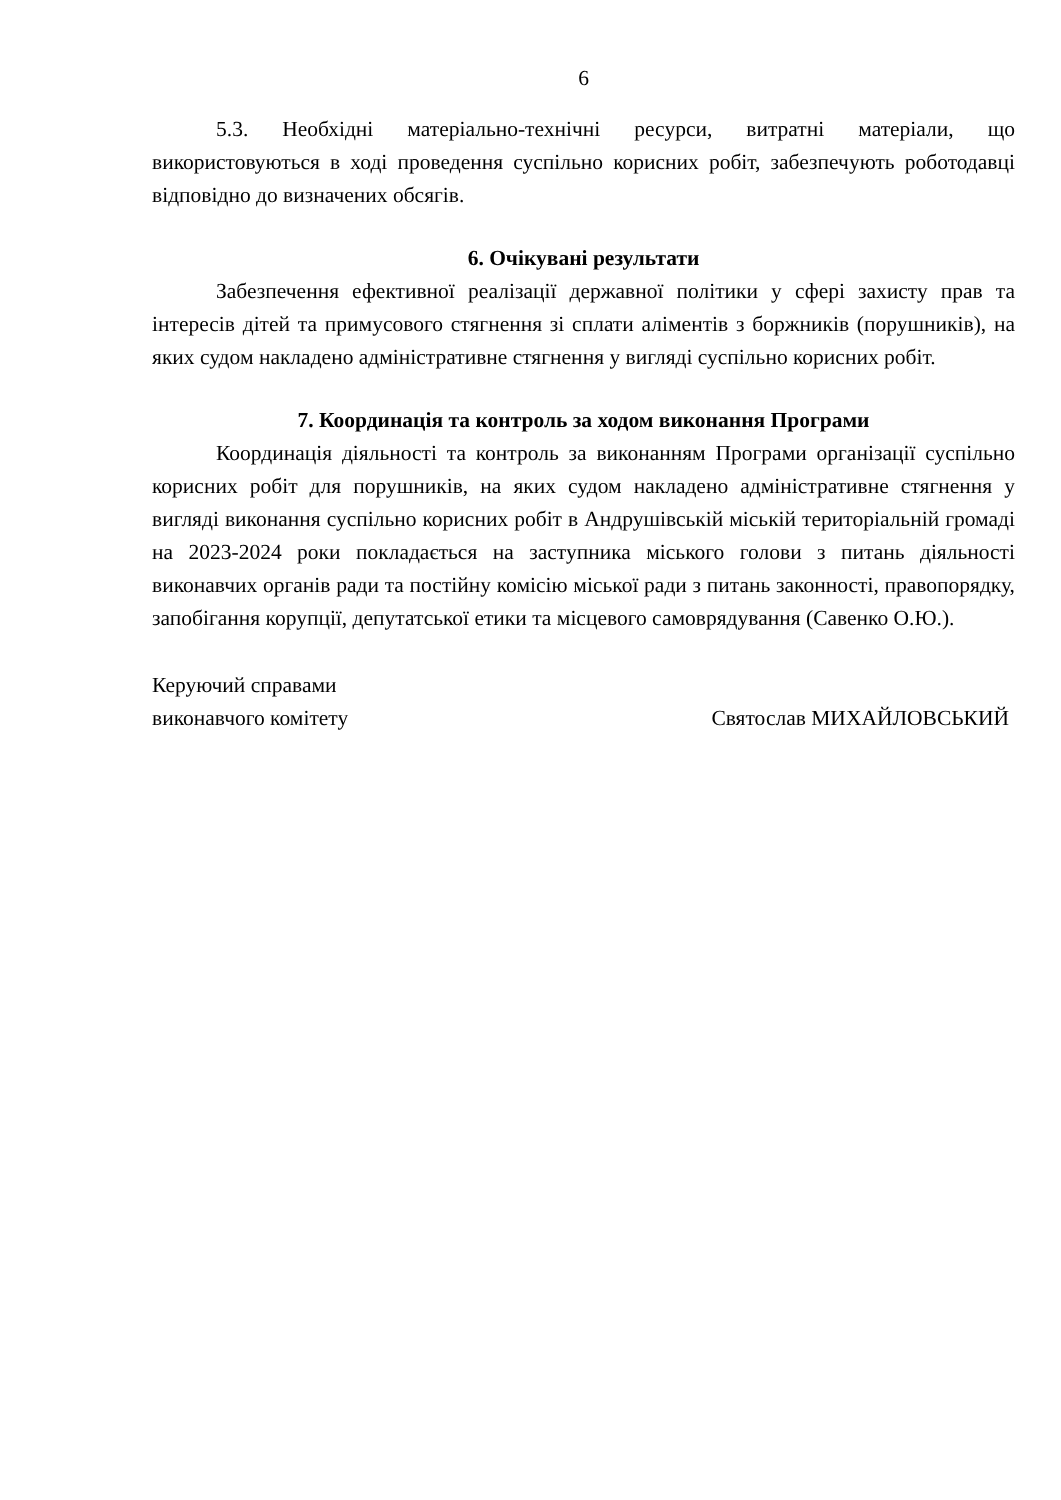6
5.3. Необхідні матеріально-технічні ресурси, витратні матеріали, що використовуються в ході проведення суспільно корисних робіт, забезпечують роботодавці відповідно до визначених обсягів.
6. Очікувані результати
Забезпечення ефективної реалізації державної політики у сфері захисту прав та інтересів дітей та примусового стягнення зі сплати аліментів з боржників (порушників), на яких судом накладено адміністративне стягнення у вигляді суспільно корисних робіт.
7. Координація та контроль за ходом виконання Програми
Координація діяльності та контроль за виконанням Програми організації суспільно корисних робіт для порушників, на яких судом накладено адміністративне стягнення у вигляді виконання суспільно корисних робіт в Андрушівській міській територіальній громаді на 2023-2024 роки покладається на заступника міського голови з питань діяльності виконавчих органів ради та постійну комісію міської ради з питань законності, правопорядку, запобігання корупції, депутатської етики та місцевого самоврядування (Савенко О.Ю.).
Керуючий справами
виконавчого комітету
Святослав МИХАЙЛОВСЬКИЙ